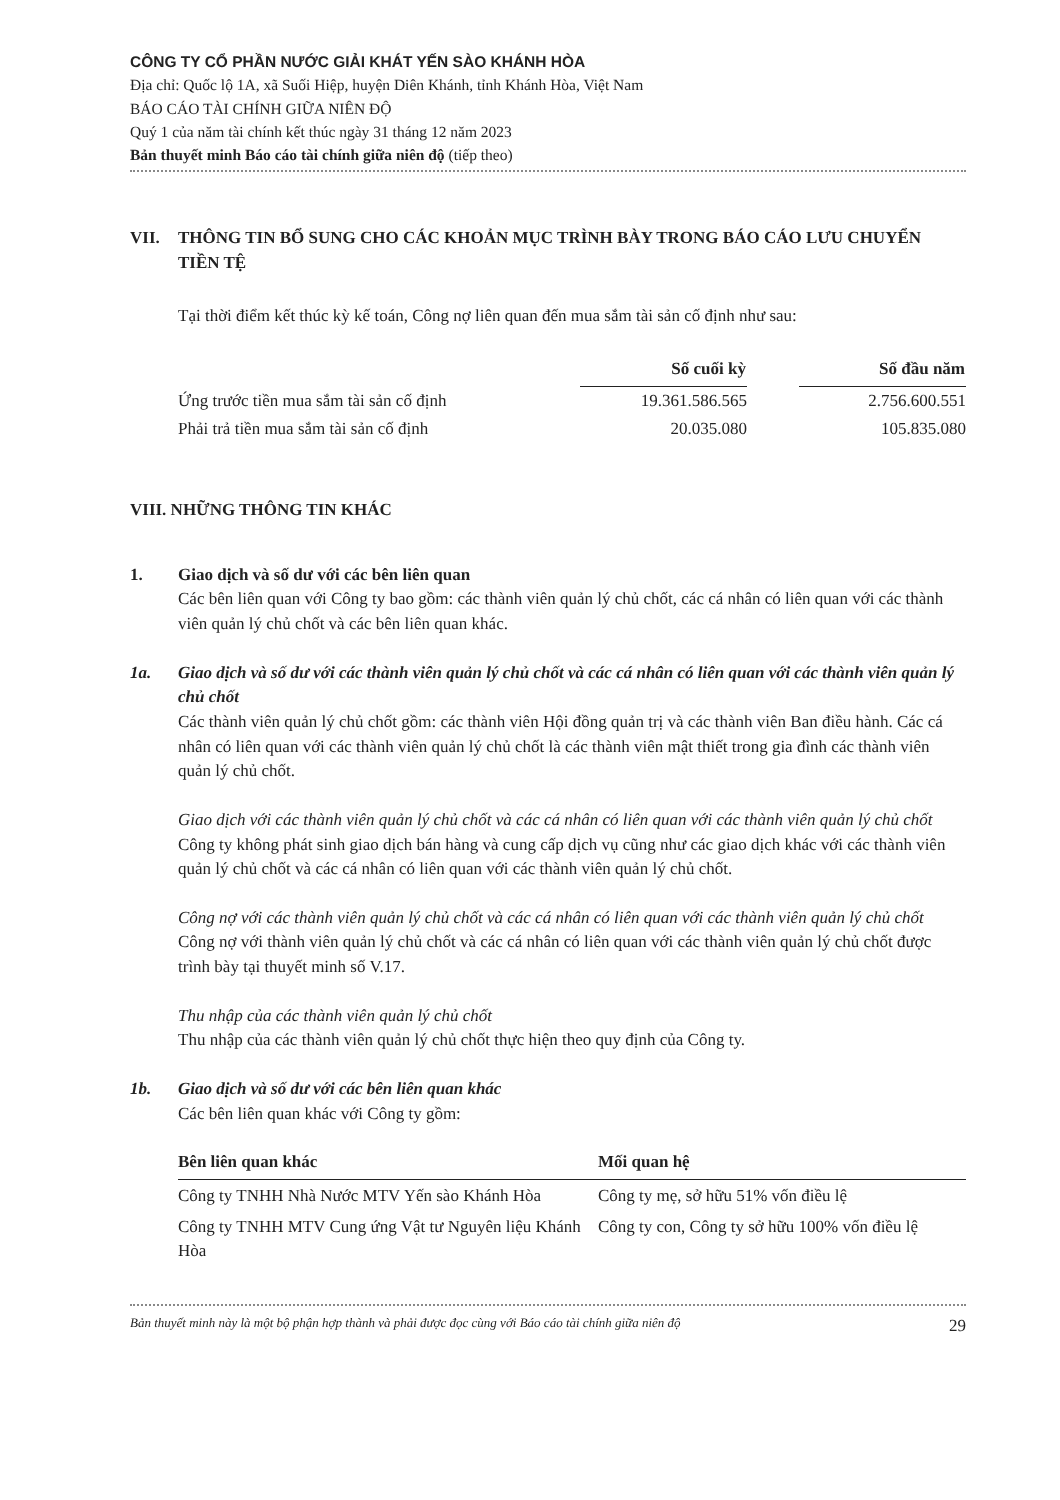CÔNG TY CỔ PHẦN NƯỚC GIẢI KHÁT YẾN SÀO KHÁNH HÒA
Địa chỉ: Quốc lộ 1A, xã Suối Hiệp, huyện Diên Khánh, tỉnh Khánh Hòa, Việt Nam
BÁO CÁO TÀI CHÍNH GIỮA NIÊN ĐỘ
Quý 1 của năm tài chính kết thúc ngày 31 tháng 12 năm 2023
Bản thuyết minh Báo cáo tài chính giữa niên độ (tiếp theo)
VII. THÔNG TIN BỔ SUNG CHO CÁC KHOẢN MỤC TRÌNH BÀY TRONG BÁO CÁO LƯU CHUYỂN TIỀN TỆ
Tại thời điểm kết thúc kỳ kế toán, Công nợ liên quan đến mua sắm tài sản cố định như sau:
| | Số cuối kỳ | | Số đầu năm |
| --- | --- | --- | --- |
| Ứng trước tiền mua sắm tài sản cố định | 19.361.586.565 | | 2.756.600.551 |
| Phải trả tiền mua sắm tài sản cố định | 20.035.080 | | 105.835.080 |
VIII. NHỮNG THÔNG TIN KHÁC
1. Giao dịch và số dư với các bên liên quan
Các bên liên quan với Công ty bao gồm: các thành viên quản lý chủ chốt, các cá nhân có liên quan với các thành viên quản lý chủ chốt và các bên liên quan khác.
1a. Giao dịch và số dư với các thành viên quản lý chủ chốt và các cá nhân có liên quan với các thành viên quản lý chủ chốt
Các thành viên quản lý chủ chốt gồm: các thành viên Hội đồng quản trị và các thành viên Ban điều hành. Các cá nhân có liên quan với các thành viên quản lý chủ chốt là các thành viên mật thiết trong gia đình các thành viên quản lý chủ chốt.
Giao dịch với các thành viên quản lý chủ chốt và các cá nhân có liên quan với các thành viên quản lý chủ chốt
Công ty không phát sinh giao dịch bán hàng và cung cấp dịch vụ cũng như các giao dịch khác với các thành viên quản lý chủ chốt và các cá nhân có liên quan với các thành viên quản lý chủ chốt.
Công nợ với các thành viên quản lý chủ chốt và các cá nhân có liên quan với các thành viên quản lý chủ chốt
Công nợ với thành viên quản lý chủ chốt và các cá nhân có liên quan với các thành viên quản lý chủ chốt được trình bày tại thuyết minh số V.17.
Thu nhập của các thành viên quản lý chủ chốt
Thu nhập của các thành viên quản lý chủ chốt thực hiện theo quy định của Công ty.
1b. Giao dịch và số dư với các bên liên quan khác
Các bên liên quan khác với Công ty gồm:
| Bên liên quan khác | Mối quan hệ |
| --- | --- |
| Công ty TNHH Nhà Nước MTV Yến sào Khánh Hòa | Công ty mẹ, sở hữu 51% vốn điều lệ |
| Công ty TNHH MTV Cung ứng Vật tư Nguyên liệu Khánh Hòa | Công ty con, Công ty sở hữu 100% vốn điều lệ |
Bản thuyết minh này là một bộ phận hợp thành và phải được đọc cùng với Báo cáo tài chính giữa niên độ 29